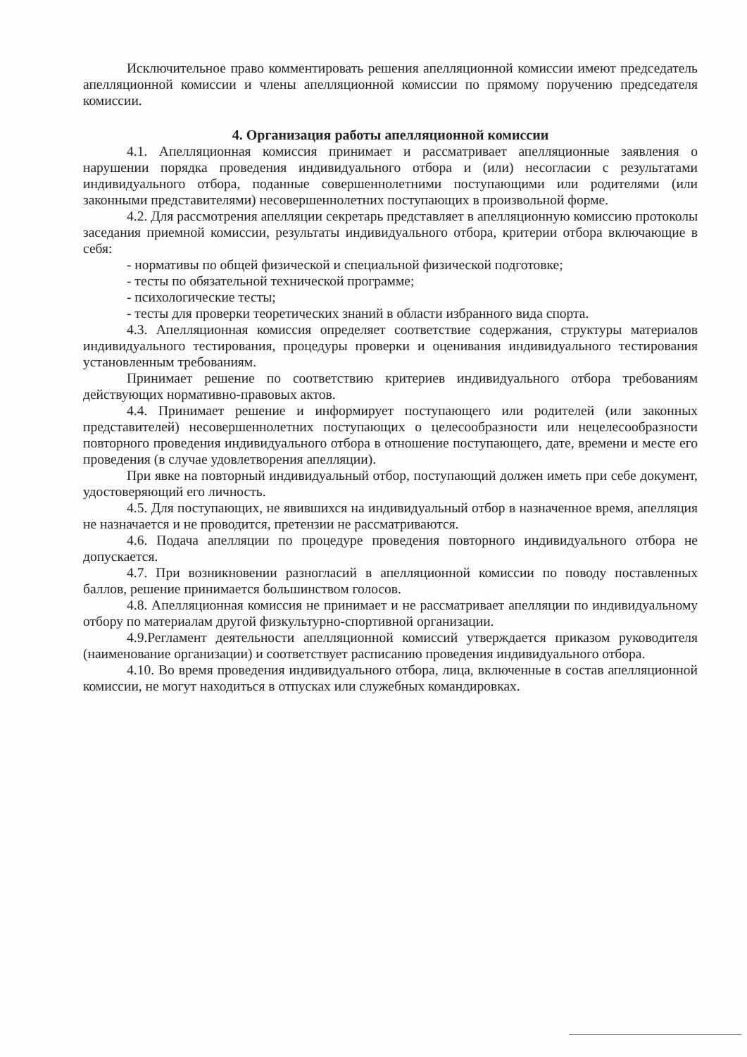Исключительное право комментировать решения апелляционной комиссии имеют председатель апелляционной комиссии и члены апелляционной комиссии по прямому поручению председателя комиссии.
4. Организация работы апелляционной комиссии
4.1. Апелляционная комиссия принимает и рассматривает апелляционные заявления о нарушении порядка проведения индивидуального отбора и (или) несогласии с результатами индивидуального отбора, поданные совершеннолетними поступающими или родителями (или законными представителями) несовершеннолетних поступающих в произвольной форме.
4.2. Для рассмотрения апелляции секретарь представляет в апелляционную комиссию протоколы заседания приемной комиссии, результаты индивидуального отбора, критерии отбора включающие в себя:
- нормативы по общей физической и специальной физической подготовке;
- тесты по обязательной технической программе;
- психологические тесты;
- тесты для проверки теоретических знаний в области избранного вида спорта.
4.3. Апелляционная комиссия определяет соответствие содержания, структуры материалов индивидуального тестирования, процедуры проверки и оценивания индивидуального тестирования установленным требованиям.
Принимает решение по соответствию критериев индивидуального отбора требованиям действующих нормативно-правовых актов.
4.4. Принимает решение и информирует поступающего или родителей (или законных представителей) несовершеннолетних поступающих о целесообразности или нецелесообразности повторного проведения индивидуального отбора в отношение поступающего, дате, времени и месте его проведения (в случае удовлетворения апелляции).
При явке на повторный индивидуальный отбор, поступающий должен иметь при себе документ, удостоверяющий его личность.
4.5. Для поступающих, не явившихся на индивидуальный отбор в назначенное время, апелляция не назначается и не проводится, претензии не рассматриваются.
4.6. Подача апелляции по процедуре проведения повторного индивидуального отбора не допускается.
4.7. При возникновении разногласий в апелляционной комиссии по поводу поставленных баллов, решение принимается большинством голосов.
4.8. Апелляционная комиссия не принимает и не рассматривает апелляции по индивидуальному отбору по материалам другой физкультурно-спортивной организации.
4.9.Регламент деятельности апелляционной комиссий утверждается приказом руководителя (наименование организации) и соответствует расписанию проведения индивидуального отбора.
4.10. Во время проведения индивидуального отбора, лица, включенные в состав апелляционной комиссии, не могут находиться в отпусках или служебных командировках.